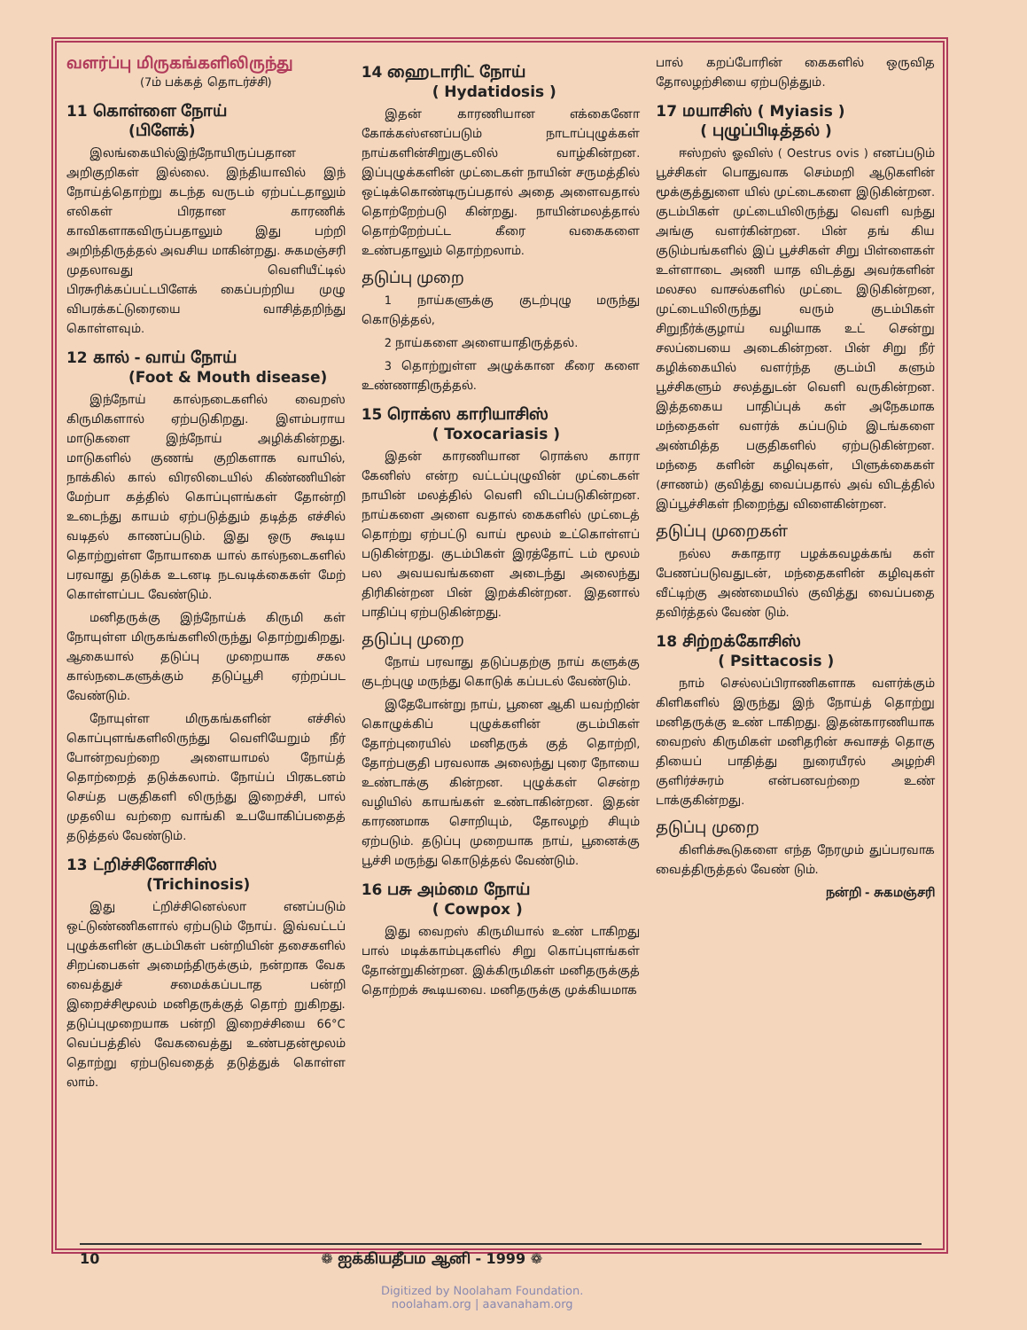வளர்ப்பு மிருகங்களிலிருந்து
(7ம் பக்கத் தொடர்ச்சி)
11 கொள்ளை நோய்
(பிளேக்)
இலங்கையில்இந்நோயிருப்பதான அறிகுறிகள் இல்லை. இந்தியாவில் இந் நோய்த்தொற்று கடந்த வருடம் ஏற்பட்டதாலும் எலிகள் பிரதான காரணிக் காவிகளாகவிருப்பதாலும் இது பற்றி அறிந்திருத்தல் அவசிய மாகின்றது. சுகமஞ்சரி முதலாவது வெளியீட்டில் பிரசுரிக்கப்பட்டபிளேக் கைப்பற்றிய முழு விபரக்கட்டுரையை வாசித்தறிந்து கொள்ளவும்.
12 கால் - வாய் நோய்
(Foot & Mouth disease)
இந்நோய் கால்நடைகளில் வைறஸ் கிருமிகளால் ஏற்படுகிறது. இளம்பராய மாடுகளை இந்நோய் அழிக்கின்றது. மாடுகளில் குணங் குறிகளாக வாயில், நாக்கில் கால் விரலிடையில் கிண்ணியின் மேற்பா கத்தில் கொப்புளங்கள் தோன்றி உடைந்து காயம் ஏற்படுத்தும் தடித்த எச்சில் வடிதல் காணப்படும். இது ஒரு கூடிய தொற்றுள்ள நோயாகை யால் கால்நடைகளில் பரவாது தடுக்க உடனடி நடவடிக்கைகள் மேற் கொள்ளப்பட வேண்டும்.
மனிதருக்கு இந்நோய்க் கிருமி கள் நோயுள்ள மிருகங்களிலிருந்து தொற்றுகிறது. ஆகையால் தடுப்பு முறையாக சகல கால்நடைகளுக்கும் தடுப்பூசி ஏற்றப்பட வேண்டும்.
நோயுள்ள மிருகங்களின் எச்சில் கொப்புளங்களிலிருந்து வெளியேறும் நீர் போன்றவற்றை அளையாமல் நோய்த் தொற்றைத் தடுக்கலாம். நோய்ப் பிரகடனம் செய்த பகுதிகளி லிருந்து இறைச்சி, பால் முதலிய வற்றை வாங்கி உபயோகிப்பதைத் தடுத்தல் வேண்டும்.
13 ட்றிச்சினோசிஸ்
(Trichinosis)
இது ட்றிச்சினெல்லா எனப்படும் ஒட்டுண்ணிகளால் ஏற்படும் நோய். இவ்வட்டப் புழுக்களின் குடம்பிகள் பன்றியின் தசைகளில் சிறப்பைகள் அமைந்திருக்கும், நன்றாக வேக வைத்துச் சமைக்கப்படாத பன்றி இறைச்சிமூலம் மனிதருக்குத் தொற் றுகிறது. தடுப்புமுறையாக பன்றி இறைச்சியை 66°C வெப்பத்தில் வேகவைத்து உண்பதன்மூலம் தொற்று ஏற்படுவதைத் தடுத்துக் கொள்ள லாம்.
14 ஹைடாரிட் நோய்
( Hydatidosis )
இதன் காரணியான எக்கைனோ கோக்கஸ்எனப்படும் நாடாப்புழுக்கள் நாய்களின்சிறுகுடலில் வாழ்கின்றன. இப்புழுக்களின் முட்டைகள் நாயின் சருமத்தில் ஒட்டிக்கொண்டிருப்பதால் அதை அளைவதால் தொற்றேற்படு கின்றது. நாயின்மலத்தால் தொற்றேற்பட்ட கீரை வகைகளை உண்பதாலும் தொற்றலாம்.
தடுப்பு முறை
1 நாய்களுக்கு குடற்புழு மருந்து கொடுத்தல்,
2 நாய்களை அளையாதிருத்தல்.
3 தொற்றுள்ள அழுக்கான கீரை களை உண்ணாதிருத்தல்.
15 ரொக்ஸ காரியாசிஸ்
( Toxocariasis )
இதன் காரணியான ரொக்ஸ காரா கேனிஸ் என்ற வட்டப்புழுவின் முட்டைகள் நாயின் மலத்தில் வெளி விடப்படுகின்றன. நாய்களை அளை வதால் கைகளில் முட்டைத் தொற்று ஏற்பட்டு வாய் மூலம் உட்கொள்ளப் படுகின்றது. குடம்பிகள் இரத்தோட் டம் மூலம் பல அவயவங்களை அடைந்து அலைந்து திரிகின்றன பின் இறக்கின்றன. இதனால் பாதிப்பு ஏற்படுகின்றது.
தடுப்பு முறை
நோய் பரவாது தடுப்பதற்கு நாய் களுக்கு குடற்புழு மருந்து கொடுக் கப்படல் வேண்டும்.
இதேபோன்று நாய், பூனை ஆகி யவற்றின் கொழுக்கிப் புழுக்களின் குடம்பிகள் தோற்புரையில் மனிதருக் குத் தொற்றி, தோற்பகுதி பரவலாக அலைந்து புரை நோயை உண்டாக்கு கின்றன. புழுக்கள் சென்ற வழியில் காயங்கள் உண்டாகின்றன. இதன் காரணமாக சொறியும், தோலழற் சியும் ஏற்படும். தடுப்பு முறையாக நாய், பூனைக்கு பூச்சி மருந்து கொடுத்தல் வேண்டும்.
16 பசு அம்மை நோய்
( Cowpox )
இது வைறஸ் கிருமியால் உண் டாகிறது பால் மடிக்காம்புகளில் சிறு கொப்புளங்கள் தோன்றுகின்றன. இக்கிருமிகள் மனிதருக்குத் தொற்றக் கூடியவை. மனிதருக்கு முக்கியமாக
பால் கறப்போரின் கைகளில் ஒருவித தோலழற்சியை ஏற்படுத்தும்.
17 மயாசிஸ் ( Myiasis )
( புழுப்பிடித்தல் )
ஈஸ்றஸ் ஓவிஸ் ( Oestrus ovis ) எனப்படும் பூச்சிகள் பொதுவாக செம்மறி ஆடுகளின் மூக்குத்துளை யில் முட்டைகளை இடுகின்றன. குடம்பிகள் முட்டையிலிருந்து வெளி வந்து அங்கு வளர்கின்றன. பின் தங் கிய குடும்பங்களில் இப் பூச்சிகள் சிறு பிள்ளைகள் உள்ளாடை அணி யாத விடத்து அவர்களின் மலசல வாசல்களில் முட்டை இடுகின்றன, முட்டையிலிருந்து வரும் குடம்பிகள் சிறுநீர்க்குழாய் வழியாக உட் சென்று சலப்பையை அடைகின்றன. பின் சிறு நீர் கழிக்கையில் வளர்ந்த குடம்பி களும் பூச்சிகளும் சலத்துடன் வெளி வருகின்றன. இத்தகைய பாதிப்புக் கள் அநேகமாக மந்தைகள் வளர்க் கப்படும் இடங்களை அண்மித்த பகுதிகளில் ஏற்படுகின்றன. மந்தை களின் கழிவுகள், பிளுக்கைகள் (சாணம்) குவித்து வைப்பதால் அவ் விடத்தில் இப்பூச்சிகள் நிறைந்து விளைகின்றன.
தடுப்பு முறைகள்
நல்ல சுகாதார பழக்கவழக்கங் கள் பேணப்படுவதுடன், மந்தைகளின் கழிவுகள் வீட்டிற்கு அண்மையில் குவித்து வைப்பதை தவிர்த்தல் வேண் டும்.
18 சிற்றக்கோசிஸ்
( Psittacosis )
நாம் செல்லப்பிராணிகளாக வளர்க்கும் கிளிகளில் இருந்து இந் நோய்த் தொற்று மனிதருக்கு உண் டாகிறது. இதன்காரணியாக வைறஸ் கிருமிகள் மனிதரின் சுவாசத் தொகு தியைப் பாதித்து நுரையீரல் அழற்சி குளிர்ச்சுரம் என்பனவற்றை உண் டாக்குகின்றது.
தடுப்பு முறை
கிளிக்கூடுகளை எந்த நேரமும் துப்பரவாக வைத்திருத்தல் வேண் டும்.
நன்றி - சுகமஞ்சரி
10 ❁ ஐக்கியதீபம ஆனி - 1999 ❁
Digitized by Noolaham Foundation.
noolaham.org | aavanaham.org